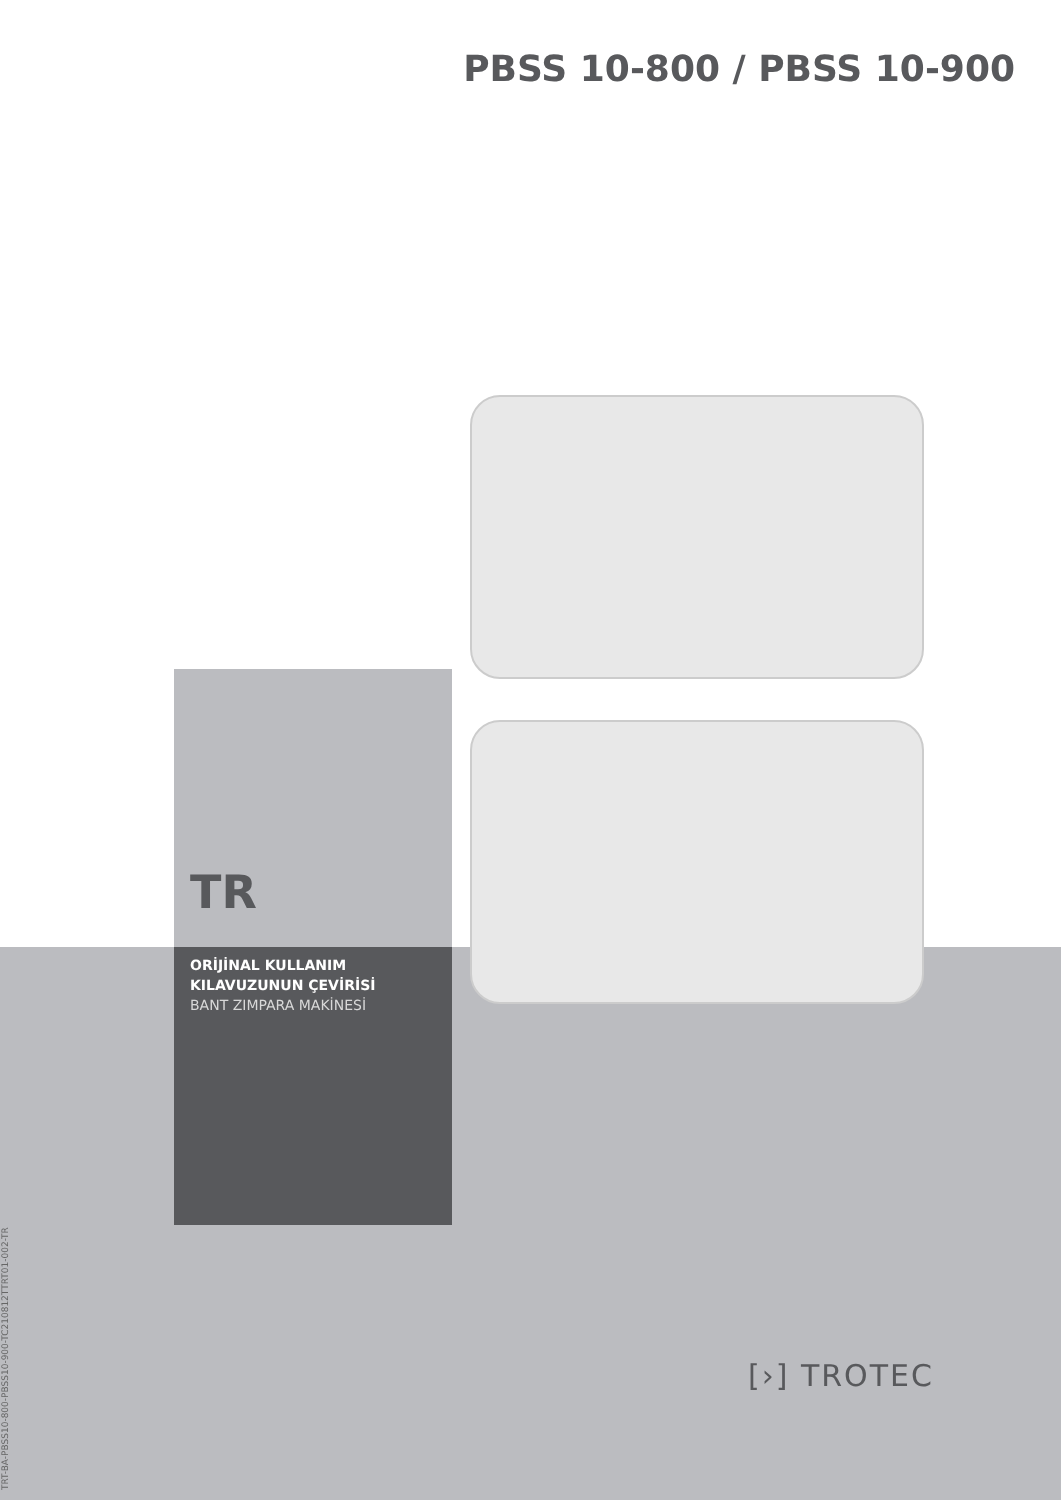PBSS 10-800 / PBSS 10-900
TR
ORİJİNAL KULLANIM
KILAVUZUNUN ÇEVİRİSİ
BANT ZIMPARA MAKİNESİ
TRT-BA-PBSS10-800-PBSS10-900-TC210812TTRT01-002-TR
[›] TROTEC